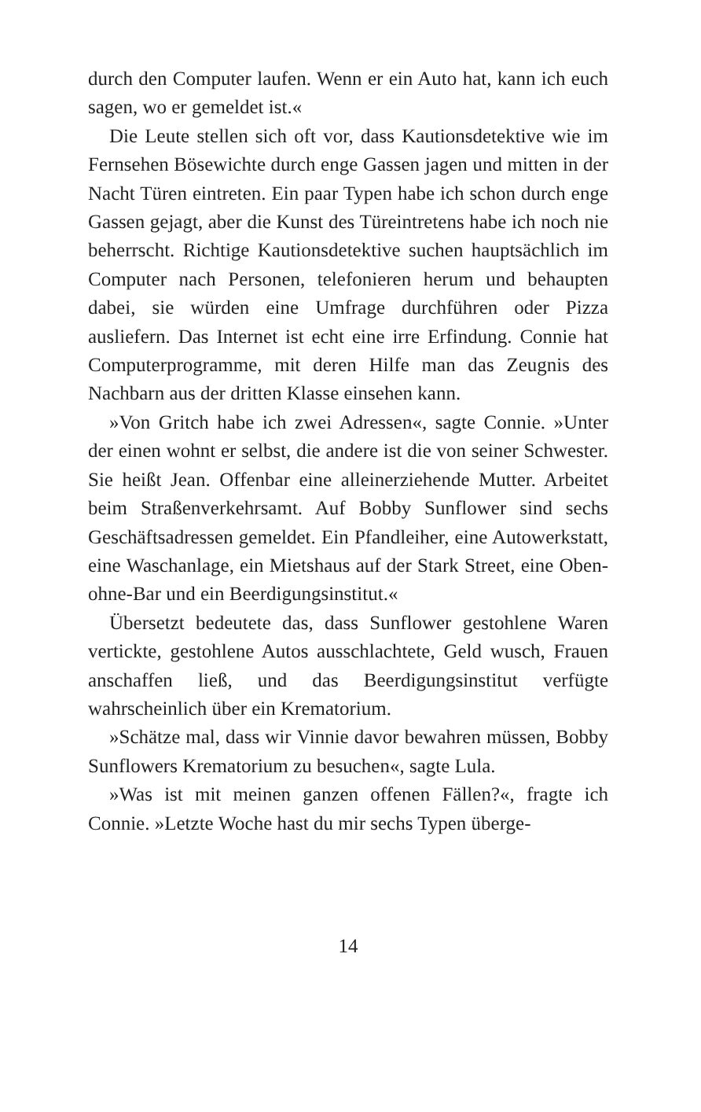durch den Computer laufen. Wenn er ein Auto hat, kann ich euch sagen, wo er gemeldet ist.«
Die Leute stellen sich oft vor, dass Kautionsdetektive wie im Fernsehen Bösewichte durch enge Gassen jagen und mitten in der Nacht Türen eintreten. Ein paar Typen habe ich schon durch enge Gassen gejagt, aber die Kunst des Türeintretens habe ich noch nie beherrscht. Richtige Kautionsdetektive suchen hauptsächlich im Computer nach Personen, telefonieren herum und behaupten dabei, sie würden eine Umfrage durchführen oder Pizza ausliefern. Das Internet ist echt eine irre Erfindung. Connie hat Computerprogramme, mit deren Hilfe man das Zeugnis des Nachbarn aus der dritten Klasse einsehen kann.
»Von Gritch habe ich zwei Adressen«, sagte Connie. »Unter der einen wohnt er selbst, die andere ist die von seiner Schwester. Sie heißt Jean. Offenbar eine alleinerziehende Mutter. Arbeitet beim Straßenverkehrsamt. Auf Bobby Sunflower sind sechs Geschäftsadressen gemeldet. Ein Pfandleiher, eine Autowerkstatt, eine Waschanlage, ein Mietshaus auf der Stark Street, eine Oben-ohne-Bar und ein Beerdigungsinstitut.«
Übersetzt bedeutete das, dass Sunflower gestohlene Waren vertickte, gestohlene Autos ausschlachtete, Geld wusch, Frauen anschaffen ließ, und das Beerdigungsinstitut verfügte wahrscheinlich über ein Krematorium.
»Schätze mal, dass wir Vinnie davor bewahren müssen, Bobby Sunflowers Krematorium zu besuchen«, sagte Lula.
»Was ist mit meinen ganzen offenen Fällen?«, fragte ich Connie. »Letzte Woche hast du mir sechs Typen überge-
14